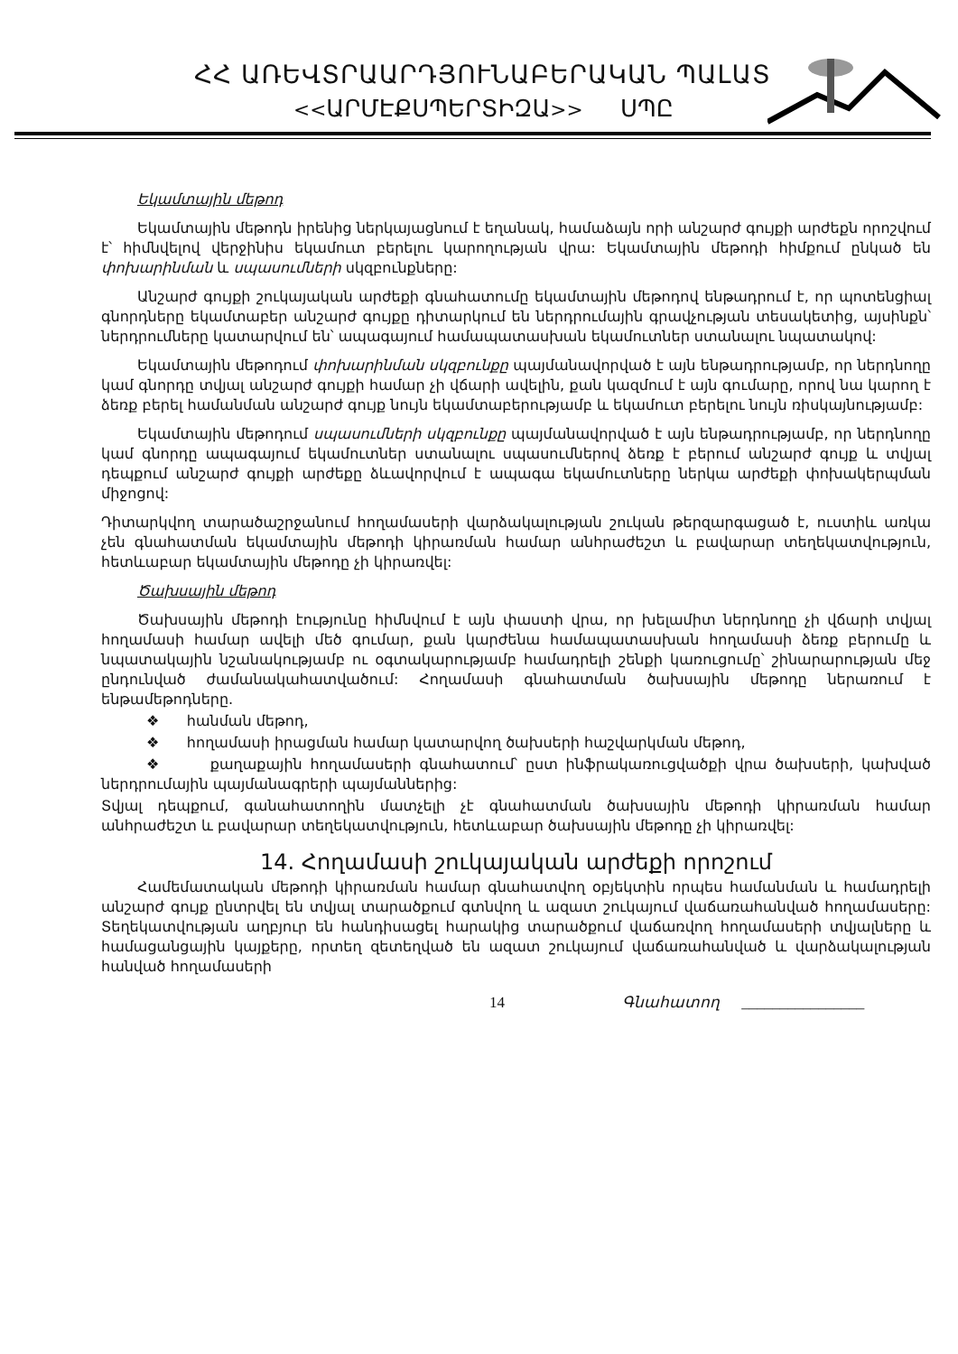ՀՀ ԱՌԵՎՏՐԱԱՐԴՅՈՒՆԱԲԵՐԱԿԱՆ ՊԱԼԱՏ
<<ԱՐՄԷՔՍՊԵՐՏԻԶԱ>> ՍՊԸ
Եկամտային մեթոդ
Եկամտային մեթոդն իրենից ներկայացնում է եղանակ, համաձայն որի անշարժ գույքի արժեքն որոշվում է՝ հիմնվելով վերջինիս եկամուտ բերելու կարողության վրա: Եկամտային մեթոդի հիմքում ընկած են փոխարինման և սպասումների սկզբունքները:
Անշարժ գույքի շուկայական արժեքի գնահատումը եկամտային մեթոդով ենթադրում է, որ պոտենցիալ գնորդները եկամտաբեր անշարժ գույքը դիտարկում են ներդրումային գրավչության տեսակետից, այսինքն՝ ներդրումները կատարվում են՝ ապագայում համապատասխան եկամուտներ ստանալու նպատակով:
Եկամտային մեթոդում փոխարինման սկզբունքը պայմանավորված է այն ենթադրությամբ, որ ներդնողը կամ գնորդը տվյալ անշարժ գույքի համար չի վճարի ավելին, քան կազմում է այն գումարը, որով նա կարող է ձեռք բերել համանման անշարժ գույք նույն եկամտաբերությամբ և եկամուտ բերելու նույն ռիսկայնությամբ:
Եկամտային մեթոդում սպասումների սկզբունքը պայմանավորված է այն ենթադրությամբ, որ ներդնողը կամ գնորդը ապագայում եկամուտներ ստանալու սպասումներով ձեռք է բերում անշարժ գույք և տվյալ դեպքում անշարժ գույքի արժեքը ձևավորվում է ապագա եկամուտները ներկա արժեքի փոխակերպման միջոցով:
Դիտարկվող տարածաշրջանում հողամասերի վարձակալության շուկան թերզարգացած է, ուստիև առկա չեն գնահատման եկամտային մեթոդի կիրառման համար անհրաժեշտ և բավարար տեղեկատվություն, հետևաբար եկամտային մեթոդը չի կիրառվել:
Ծախսային մեթոդ
Ծախսային մեթոդի էությունը հիմնվում է այն փաստի վրա, որ խելամիտ ներդնողը չի վճարի տվյալ հողամասի համար ավելի մեծ գումար, քան կարժենա համապատասխան հողամասի ձեռք բերումը և նպատակային նշանակությամբ ու օգտակարությամբ համադրելի շենքի կառուցումը՝ շինարարության մեջ ընդունված ժամանակահատվածում: Հողամասի գնահատման ծախսային մեթոդը ներառում է ենթամեթոդները.
❖ հանման մեթոդ,
❖ հողամասի իրացման համար կատարվող ծախսերի հաշվարկման մեթոդ,
❖ քաղաքային հողամասերի գնահատում՝ ըստ ինֆրակառուցվածքի վրա ծախսերի, կախված ներդրումային պայմանագրերի պայմաններից:
Տվյալ դեպքում, գանահատողին մատչելի չէ գնահատման ծախսային մեթոդի կիրառման համար անհրաժեշտ և բավարար տեղեկատվություն, հետևաբար ծախսային մեթոդը չի կիրառվել:
14. Հողամասի շուկայական արժեքի որոշում
Համեմատական մեթոդի կիրառման համար գնահատվող օբյեկտին որպես համանման և համադրելի անշարժ գույք ընտրվել են տվյալ տարածքում գտնվող և ազատ շուկայում վաճառահանված հողամասերը: Տեղեկատվության աղբյուր են հանդիսացել հարակից տարածքում վաճառվող հողամասերի տվյալները և համացանցային կայքերը, որտեղ զետեղված են ազատ շուկայում վաճառահանված և վարձակալության հանված հողամասերի
14 Գնահատող ________________